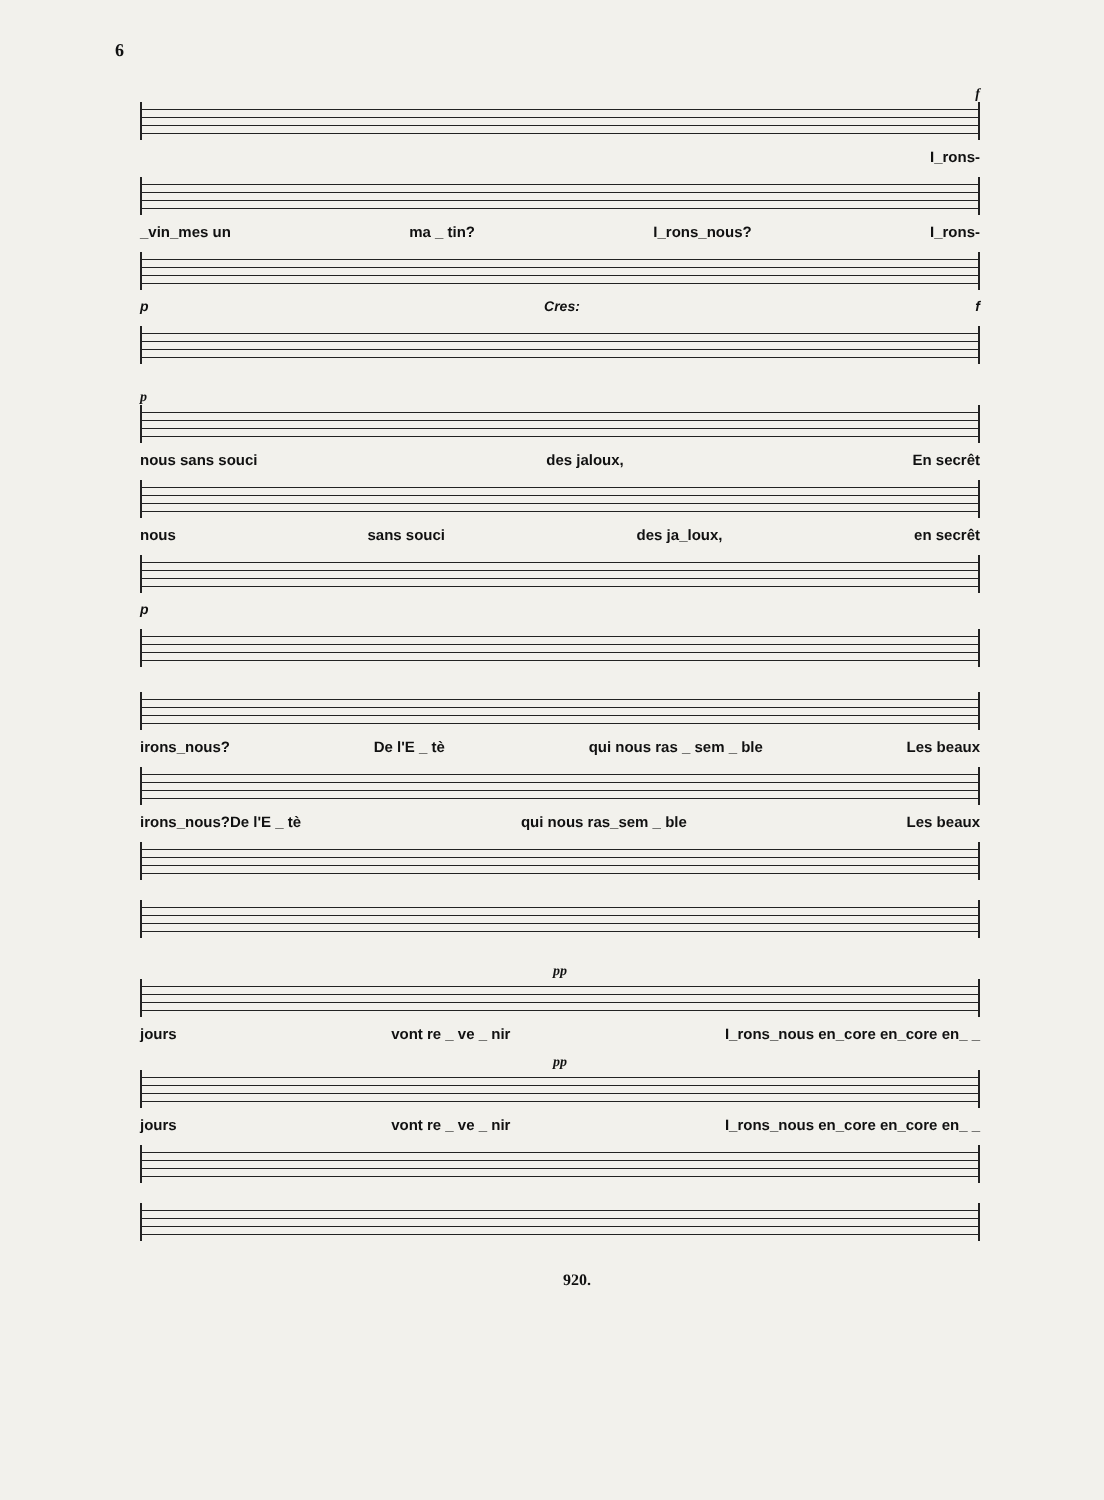6
f
I_rons-
_vin_mes un ma _ tin? I_rons_nous? I_rons-
p Cres: f
p
nous sans souci des jaloux, En secrêt
nous sans souci des ja_loux, en secrêt
p
irons_nous? De l'E _ tè qui nous ras _ sem _ ble Les beaux
irons_nous?De l'E _ tè qui nous ras_sem _ ble Les beaux
pp
jours vont re _ ve _ nir I_rons_nous en_core en_core en_ _
pp
jours vont re _ ve _ nir I_rons_nous en_core en_core en_ _
920.